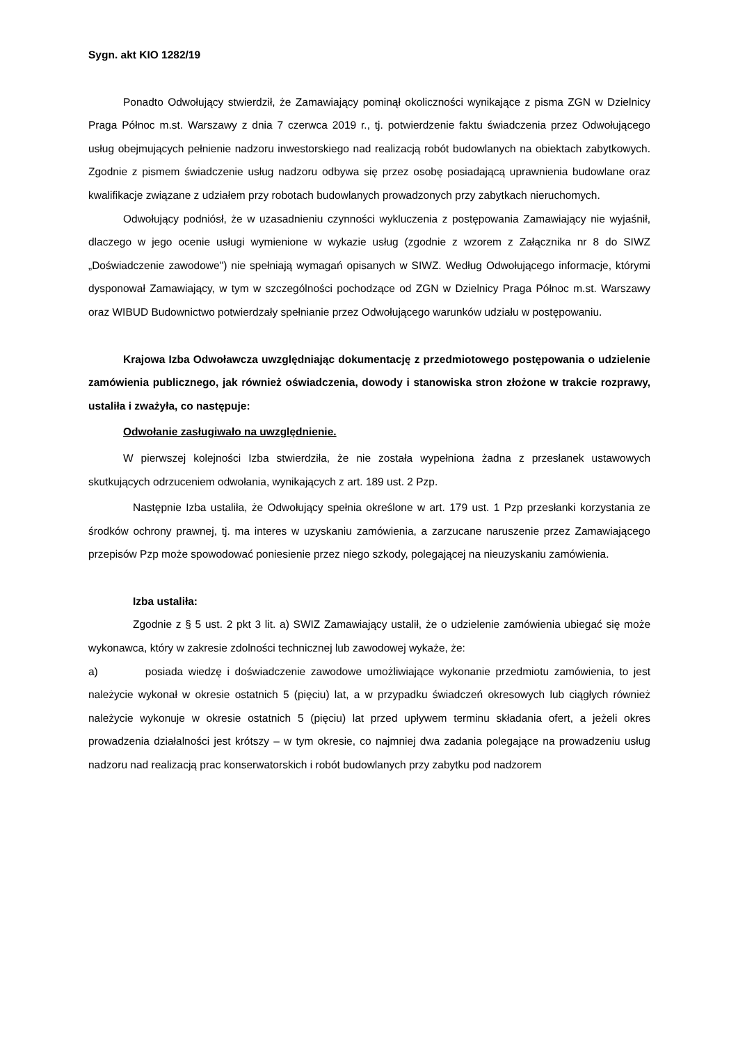Sygn. akt KIO 1282/19
Ponadto Odwołujący stwierdził, że Zamawiający pominął okoliczności wynikające z pisma ZGN w Dzielnicy Praga Północ m.st. Warszawy z dnia 7 czerwca 2019 r., tj. potwierdzenie faktu świadczenia przez Odwołującego usług obejmujących pełnienie nadzoru inwestorskiego nad realizacją robót budowlanych na obiektach zabytkowych. Zgodnie z pismem świadczenie usług nadzoru odbywa się przez osobę posiadającą uprawnienia budowlane oraz kwalifikacje związane z udziałem przy robotach budowlanych prowadzonych przy zabytkach nieruchomych.
Odwołujący podniósł, że w uzasadnieniu czynności wykluczenia z postępowania Zamawiający nie wyjaśnił, dlaczego w jego ocenie usługi wymienione w wykazie usług (zgodnie z wzorem z Załącznika nr 8 do SIWZ „Doświadczenie zawodowe") nie spełniają wymagań opisanych w SIWZ. Według Odwołującego informacje, którymi dysponował Zamawiający, w tym w szczególności pochodzące od ZGN w Dzielnicy Praga Północ m.st. Warszawy oraz WIBUD Budownictwo potwierdzały spełnianie przez Odwołującego warunków udziału w postępowaniu.
Krajowa Izba Odwoławcza uwzględniając dokumentację z przedmiotowego postępowania o udzielenie zamówienia publicznego, jak również oświadczenia, dowody i stanowiska stron złożone w trakcie rozprawy, ustaliła i zważyła, co następuje:
Odwołanie zasługiwało na uwzględnienie.
W pierwszej kolejności Izba stwierdziła, że nie została wypełniona żadna z przesłanek ustawowych skutkujących odrzuceniem odwołania, wynikających z art. 189 ust. 2 Pzp.
Następnie Izba ustaliła, że Odwołujący spełnia określone w art. 179 ust. 1 Pzp przesłanki korzystania ze środków ochrony prawnej, tj. ma interes w uzyskaniu zamówienia, a zarzucane naruszenie przez Zamawiającego przepisów Pzp może spowodować poniesienie przez niego szkody, polegającej na nieuzyskaniu zamówienia.
Izba ustaliła:
Zgodnie z § 5 ust. 2 pkt 3 lit. a) SWIZ Zamawiający ustalił, że o udzielenie zamówienia ubiegać się może wykonawca, który w zakresie zdolności technicznej lub zawodowej wykaże, że:
a) posiada wiedzę i doświadczenie zawodowe umożliwiające wykonanie przedmiotu zamówienia, to jest należycie wykonał w okresie ostatnich 5 (pięciu) lat, a w przypadku świadczeń okresowych lub ciągłych również należycie wykonuje w okresie ostatnich 5 (pięciu) lat przed upływem terminu składania ofert, a jeżeli okres prowadzenia działalności jest krótszy – w tym okresie, co najmniej dwa zadania polegające na prowadzeniu usług nadzoru nad realizacją prac konserwatorskich i robót budowlanych przy zabytku pod nadzorem